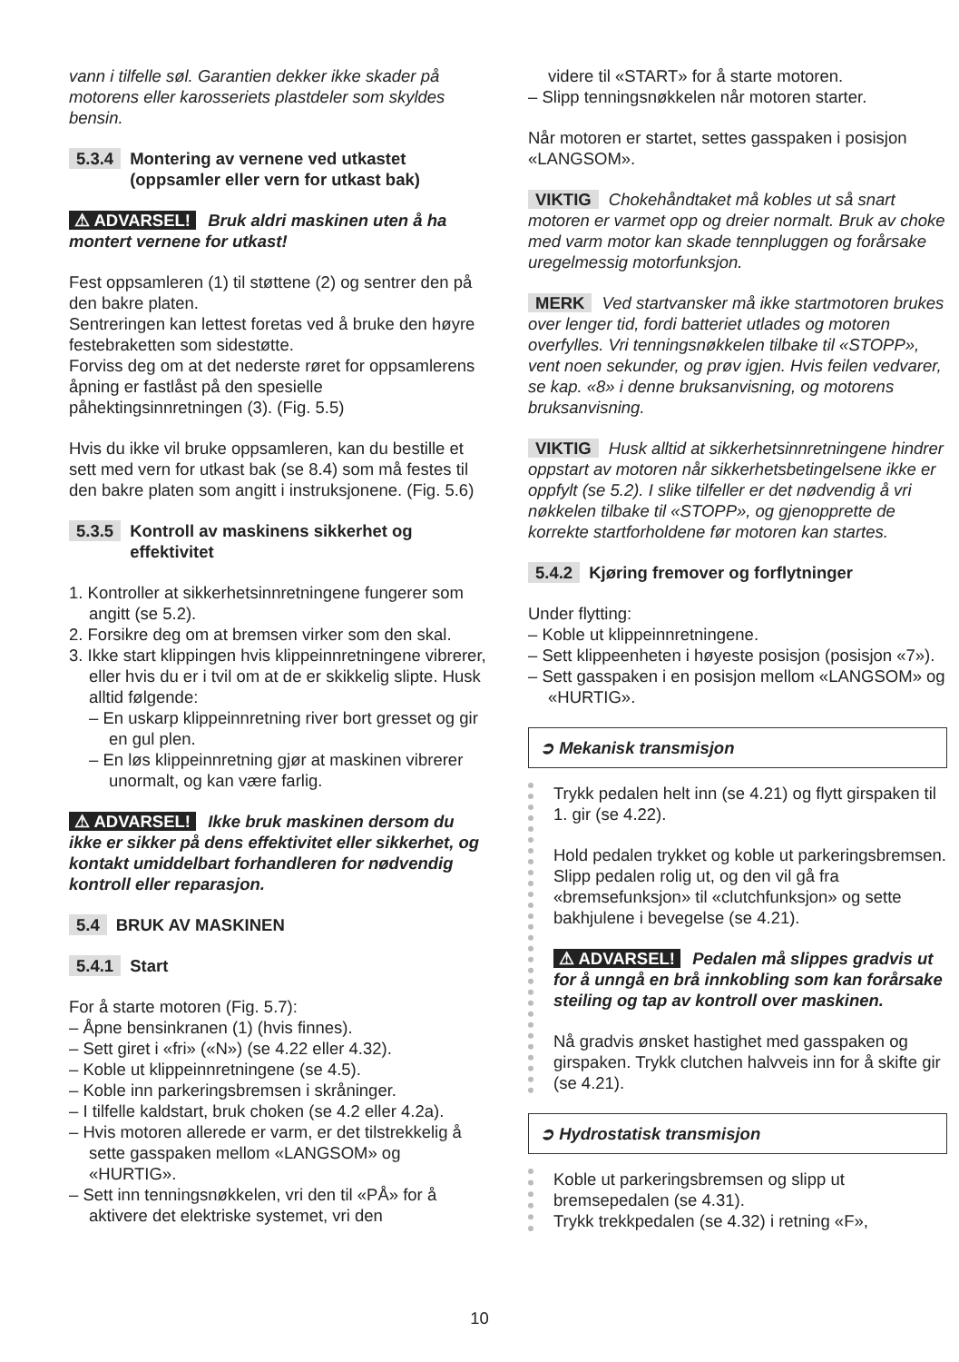vann i tilfelle søl. Garantien dekker ikke skader på motorens eller karosseriets plastdeler som skyldes bensin.
5.3.4 Montering av vernene ved utkastet (oppsamler eller vern for utkast bak)
⚠ ADVARSEL! Bruk aldri maskinen uten å ha montert vernene for utkast!
Fest oppsamleren (1) til støttene (2) og sentrer den på den bakre platen.
Sentreringen kan lettest foretas ved å bruke den høyre festebraketten som sidestøtte.
Forviss deg om at det nederste røret for oppsamlerens åpning er fastlåst på den spesielle påhektingsinnretningen (3). (Fig. 5.5)
Hvis du ikke vil bruke oppsamleren, kan du bestille et sett med vern for utkast bak (se 8.4) som må festes til den bakre platen som angitt i instruksjonene. (Fig. 5.6)
5.3.5 Kontroll av maskinens sikkerhet og effektivitet
1. Kontroller at sikkerhetsinnretningene fungerer som angitt (se 5.2).
2. Forsikre deg om at bremsen virker som den skal.
3. Ikke start klippingen hvis klippeinnretningene vibrerer, eller hvis du er i tvil om at de er skikkelig slipte. Husk alltid følgende:
– En uskarp klippeinnretning river bort gresset og gir en gul plen.
– En løs klippeinnretning gjør at maskinen vibrerer unormalt, og kan være farlig.
⚠ ADVARSEL! Ikke bruk maskinen dersom du ikke er sikker på dens effektivitet eller sikkerhet, og kontakt umiddelbart forhandleren for nødvendig kontroll eller reparasjon.
5.4 BRUK AV MASKINEN
5.4.1 Start
For å starte motoren (Fig. 5.7):
– Åpne bensinkranen (1) (hvis finnes).
– Sett giret i «fri» («N») (se 4.22 eller 4.32).
– Koble ut klippeinnretningene (se 4.5).
– Koble inn parkeringsbremsen i skråninger.
– I tilfelle kaldstart, bruk choken (se 4.2 eller 4.2a).
– Hvis motoren allerede er varm, er det tilstrekkelig å sette gasspaken mellom «LANGSOM» og «HURTIG».
– Sett inn tenningsnøkkelen, vri den til «PÅ» for å aktivere det elektriske systemet, vri den
videre til «START» for å starte motoren.
– Slipp tenningsnøkkelen når motoren starter.
Når motoren er startet, settes gasspaken i posisjon «LANGSOM».
VIKTIG Chokehåndtaket må kobles ut så snart motoren er varmet opp og dreier normalt. Bruk av choke med varm motor kan skade tennpluggen og forårsake uregelmessig motorfunksjon.
MERK Ved startvansker må ikke startmotoren brukes over lenger tid, fordi batteriet utlades og motoren overfylles. Vri tenningsnøkkelen tilbake til «STOPP», vent noen sekunder, og prøv igjen. Hvis feilen vedvarer, se kap. «8» i denne bruksanvisning, og motorens bruksanvisning.
VIKTIG Husk alltid at sikkerhetsinnretningene hindrer oppstart av motoren når sikkerhetsbetingelsene ikke er oppfylt (se 5.2). I slike tilfeller er det nødvendig å vri nøkkelen tilbake til «STOPP», og gjenopprette de korrekte startforholdene før motoren kan startes.
5.4.2 Kjøring fremover og forflytninger
Under flytting:
– Koble ut klippeinnretningene.
– Sett klippeenheten i høyeste posisjon (posisjon «7»).
– Sett gasspaken i en posisjon mellom «LANGSOM» og «HURTIG».
➲ Mekanisk transmisjon
Trykk pedalen helt inn (se 4.21) og flytt girspaken til 1. gir (se 4.22).
Hold pedalen trykket og koble ut parkeringsbremsen. Slipp pedalen rolig ut, og den vil gå fra «bremsefunksjon» til «clutchfunksjon» og sette bakhjulene i bevegelse (se 4.21).
⚠ ADVARSEL! Pedalen må slippes gradvis ut for å unngå en brå innkobling som kan forårsake steiling og tap av kontroll over maskinen.
Nå gradvis ønsket hastighet med gasspaken og girspaken. Trykk clutchen halvveis inn for å skifte gir (se 4.21).
➲ Hydrostatisk transmisjon
Koble ut parkeringsbremsen og slipp ut bremsepedalen (se 4.31).
Trykk trekkpedalen (se 4.32) i retning «F»,
10